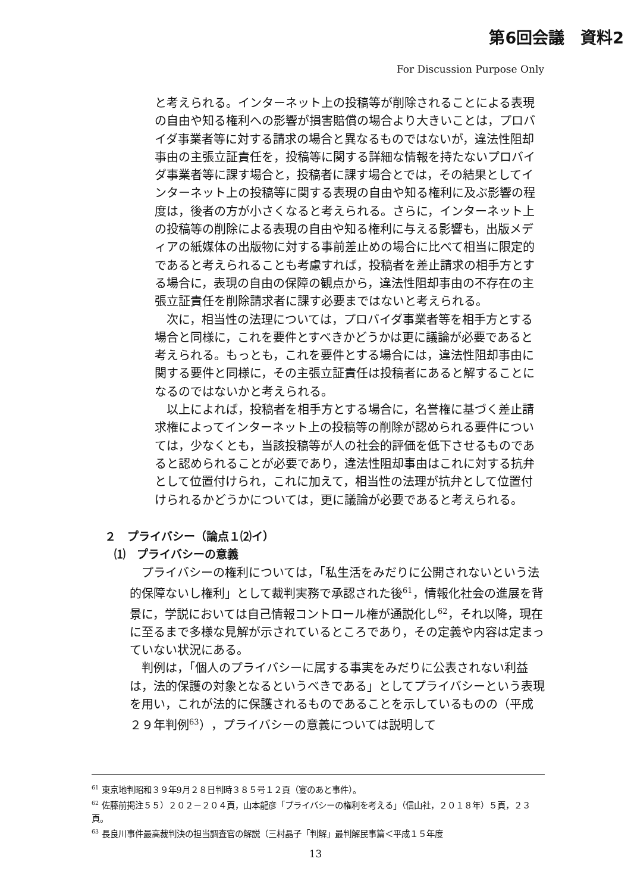第6回会議　資料2
For Discussion Purpose Only
と考えられる。インターネット上の投稿等が削除されることによる表現の自由や知る権利への影響が損害賠償の場合より大きいことは，プロバイダ事業者等に対する請求の場合と異なるものではないが，違法性阻却事由の主張立証責任を，投稿等に関する詳細な情報を持たないプロバイダ事業者等に課す場合と，投稿者に課す場合とでは，その結果としてインターネット上の投稿等に関する表現の自由や知る権利に及ぶ影響の程度は，後者の方が小さくなると考えられる。さらに，インターネット上の投稿等の削除による表現の自由や知る権利に与える影響も，出版メディアの紙媒体の出版物に対する事前差止めの場合に比べて相当に限定的であると考えられることも考慮すれば，投稿者を差止請求の相手方とする場合に，表現の自由の保障の観点から，違法性阻却事由の不存在の主張立証責任を削除請求者に課す必要まではないと考えられる。
　次に，相当性の法理については，プロバイダ事業者等を相手方とする場合と同様に，これを要件とすべきかどうかは更に議論が必要であると考えられる。もっとも，これを要件とする場合には，違法性阻却事由に関する要件と同様に，その主張立証責任は投稿者にあると解することになるのではないかと考えられる。
　以上によれば，投稿者を相手方とする場合に，名誉権に基づく差止請求権によってインターネット上の投稿等の削除が認められる要件については，少なくとも，当該投稿等が人の社会的評価を低下させるものであると認められることが必要であり，違法性阻却事由はこれに対する抗弁として位置付けられ，これに加えて，相当性の法理が抗弁として位置付けられるかどうかについては，更に議論が必要であると考えられる。
２　プライバシー（論点１⑵イ）
⑴　プライバシーの意義
　プライバシーの権利については，「私生活をみだりに公開されないという法的保障ないし権利」として裁判実務で承認された後<sup>61</sup>，情報化社会の進展を背景に，学説においては自己情報コントロール権が通説化し<sup>62</sup>，それ以降，現在に至るまで多様な見解が示されているところであり，その定義や内容は定まっていない状況にある。
　判例は，「個人のプライバシーに属する事実をみだりに公表されない利益は，法的保護の対象となるというべきである」としてプライバシーという表現を用い，これが法的に保護されるものであることを示しているものの（平成２９年判例<sup>63</sup>），プライバシーの意義については説明して
<sup>61</sup> 東京地判昭和３９年9月２８日判時３８５号１２頁（宴のあと事件）。
<sup>62</sup> 佐藤前掲注５５）２０２－２０４頁，山本龍彦「プライバシーの権利を考える」（信山社，２０１８年）５頁，２３頁。
<sup>63</sup> 長良川事件最高裁判決の担当調査官の解説（三村晶子「判解」最判解民事篇＜平成１５年度
13